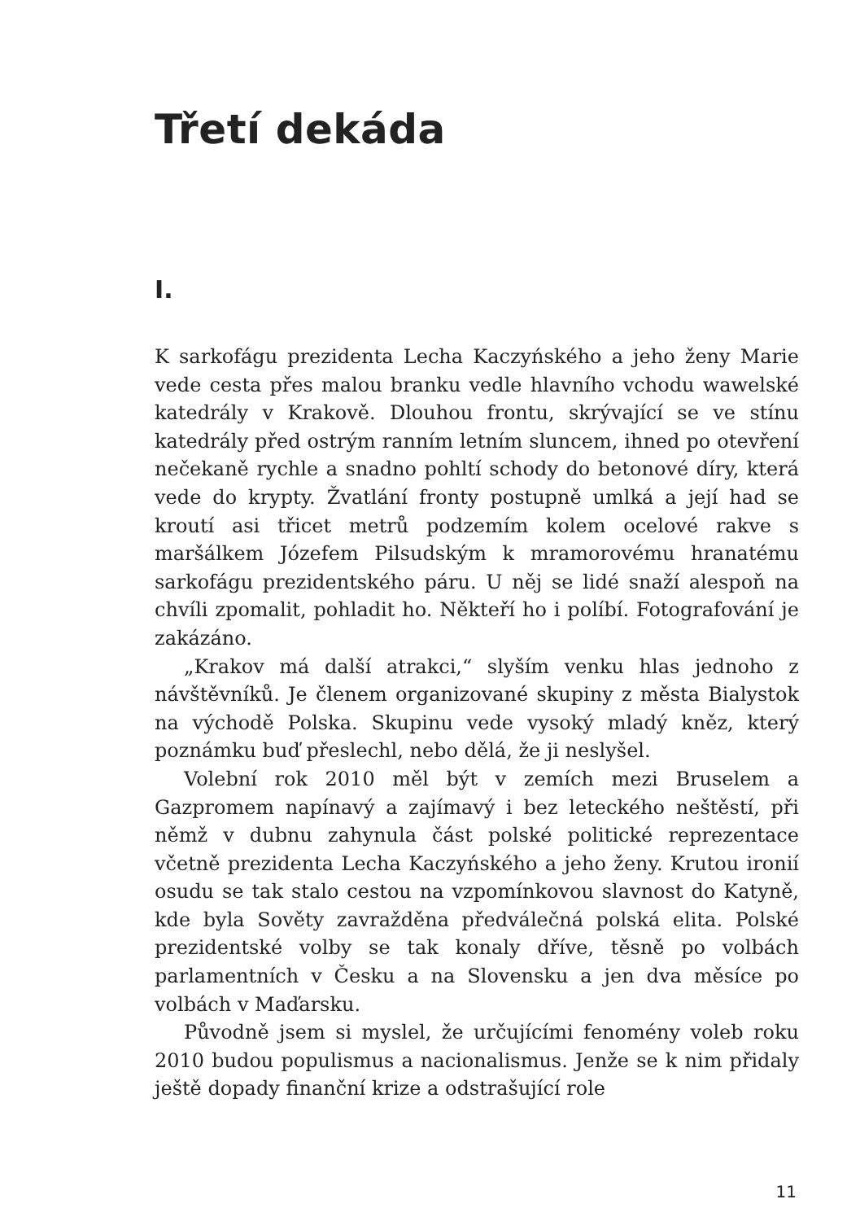Třetí dekáda
I.
K sarkofágu prezidenta Lecha Kaczyńského a jeho ženy Marie vede cesta přes malou branku vedle hlavního vchodu wawelské katedrály v Krakově. Dlouhou frontu, skrývající se ve stínu katedrály před ostrým ranním letním sluncem, ihned po otevření nečekaně rychle a snadno pohltí schody do betonové díry, která vede do krypty. Žvatlání fronty postupně umlká a její had se kroutí asi třicet metrů podzemím kolem ocelové rakve s maršálkem Józefem Pilsudským k mramorovému hranatému sarkofágu prezidentského páru. U něj se lidé snaží alespoň na chvíli zpomalit, pohladit ho. Někteří ho i políbí. Fotografování je zakázáno.
„Krakov má další atrakci,“ slyším venku hlas jednoho z návštěvníků. Je členem organizované skupiny z města Bialystok na východě Polska. Skupinu vede vysoký mladý kněz, který poznámku buď přeslechl, nebo dělá, že ji neslyšel.
Volební rok 2010 měl být v zemích mezi Bruselem a Gazpromem napínavý a zajímavý i bez leteckého neštěstí, při němž v dubnu zahynula část polské politické reprezentace včetně prezidenta Lecha Kaczyńského a jeho ženy. Krutou ironií osudu se tak stalo cestou na vzpomínkovou slavnost do Katyně, kde byla Sověty zavražděna předválečná polská elita. Polské prezidentské volby se tak konaly dříve, těsně po volbách parlamentních v Česku a na Slovensku a jen dva měsíce po volbách v Maďarsku.
Původně jsem si myslel, že určujícími fenomény voleb roku 2010 budou populismus a nacionalismus. Jenže se k nim přidaly ještě dopady finanční krize a odstrašující role
11